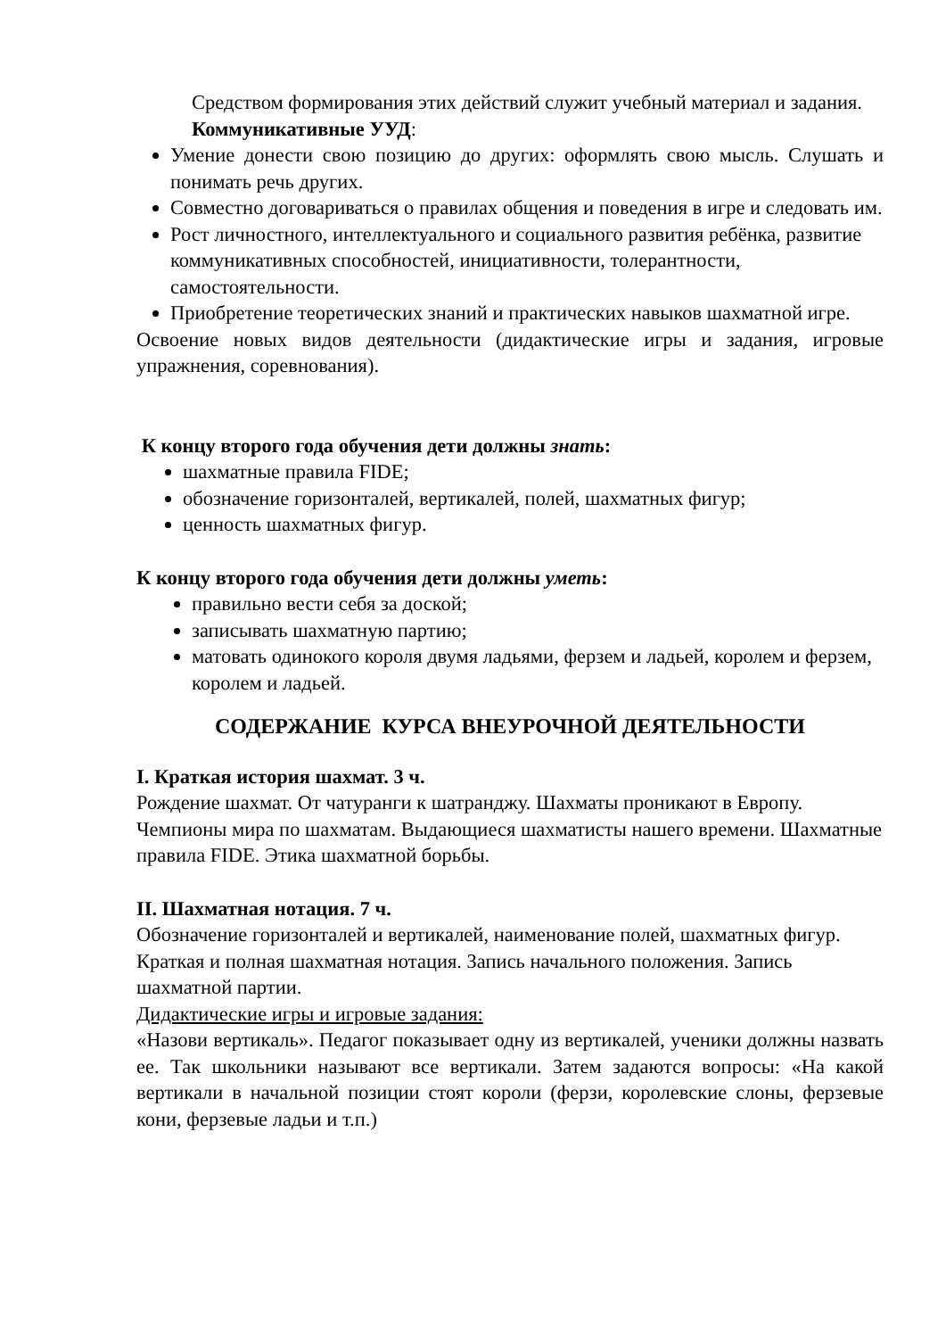Средством формирования этих действий служит учебный материал и задания.
Коммуникативные УУД:
Умение донести свою позицию до других: оформлять свою мысль. Слушать и понимать речь других.
Совместно договариваться о правилах общения и поведения в игре и следовать им.
Рост личностного, интеллектуального и социального развития ребёнка, развитие коммуникативных способностей, инициативности, толерантности, самостоятельности.
Приобретение теоретических знаний и практических навыков шахматной игре.
Освоение новых видов деятельности (дидактические игры и задания, игровые упражнения, соревнования).
К концу второго года обучения дети должны знать:
шахматные правила FIDE;
обозначение горизонталей, вертикалей, полей, шахматных фигур;
ценность шахматных фигур.
К концу второго года обучения дети должны уметь:
правильно вести себя за доской;
записывать шахматную партию;
матовать одинокого короля двумя ладьями, ферзем и ладьей, королем и ферзем, королем и ладьей.
СОДЕРЖАНИЕ КУРСА ВНЕУРОЧНОЙ ДЕЯТЕЛЬНОСТИ
I. Краткая история шахмат. 3 ч.
Рождение шахмат. От чатуранги к шатранджу. Шахматы проникают в Европу. Чемпионы мира по шахматам. Выдающиеся шахматисты нашего времени. Шахматные правила FIDE. Этика шахматной борьбы.
II. Шахматная нотация. 7 ч.
Обозначение горизонталей и вертикалей, наименование полей, шахматных фигур.
Краткая и полная шахматная нотация. Запись начального положения. Запись шахматной партии.
Дидактические игры и игровые задания:
«Назови вертикаль». Педагог показывает одну из вертикалей, ученики должны назвать ее. Так школьники называют все вертикали. Затем задаются вопросы: «На какой вертикали в начальной позиции стоят короли (ферзи, королевские слоны, ферзевые кони, ферзевые ладьи и т.п.)